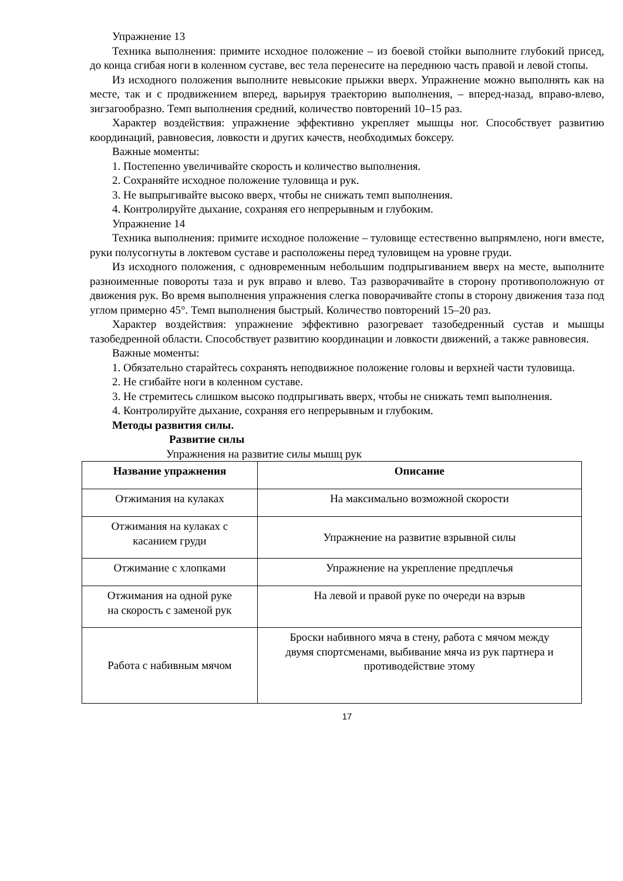Упражнение 13
Техника выполнения: примите исходное положение – из боевой стойки выполните глубокий присед, до конца сгибая ноги в коленном суставе, вес тела перенесите на переднюю часть правой и левой стопы.
Из исходного положения выполните невысокие прыжки вверх. Упражнение можно выполнять как на месте, так и с продвижением вперед, варьируя траекторию выполнения, – вперед-назад, вправо-влево, зигзагообразно. Темп выполнения средний, количество повторений 10–15 раз.
Характер воздействия: упражнение эффективно укрепляет мышцы ног. Способствует развитию координаций, равновесия, ловкости и других качеств, необходимых боксеру.
Важные моменты:
1. Постепенно увеличивайте скорость и количество выполнения.
2. Сохраняйте исходное положение туловища и рук.
3. Не выпрыгивайте высоко вверх, чтобы не снижать темп выполнения.
4. Контролируйте дыхание, сохраняя его непрерывным и глубоким.
Упражнение 14
Техника выполнения: примите исходное положение – туловище естественно выпрямлено, ноги вместе, руки полусогнуты в локтевом суставе и расположены перед туловищем на уровне груди.
Из исходного положения, с одновременным небольшим подпрыгиванием вверх на месте, выполните разноименные повороты таза и рук вправо и влево. Таз разворачивайте в сторону противоположную от движения рук. Во время выполнения упражнения слегка поворачивайте стопы в сторону движения таза под углом примерно 45°. Темп выполнения быстрый. Количество повторений 15–20 раз.
Характер воздействия: упражнение эффективно разогревает тазобедренный сустав и мышцы тазобедренной области. Способствует развитию координации и ловкости движений, а также равновесия.
Важные моменты:
1. Обязательно старайтесь сохранять неподвижное положение головы и верхней части туловища.
2. Не сгибайте ноги в коленном суставе.
3. Не стремитесь слишком высоко подпрыгивать вверх, чтобы не снижать темп выполнения.
4. Контролируйте дыхание, сохраняя его непрерывным и глубоким.
Методы развития силы.
Развитие силы
Упражнения на развитие силы мышц рук
| Название упражнения | Описание |
| --- | --- |
| Отжимания на кулаках | На максимально возможной скорости |
| Отжимания на кулаках с касанием груди | Упражнение на развитие взрывной силы |
| Отжимание с хлопками | Упражнение на укрепление предплечья |
| Отжимания на одной руке на скорость с заменой рук | На левой и правой руке по очереди на взрыв |
| Работа с набивным мячом | Броски набивного мяча в стену, работа с мячом между двумя спортсменами, выбивание мяча из рук партнера и противодействие этому |
17